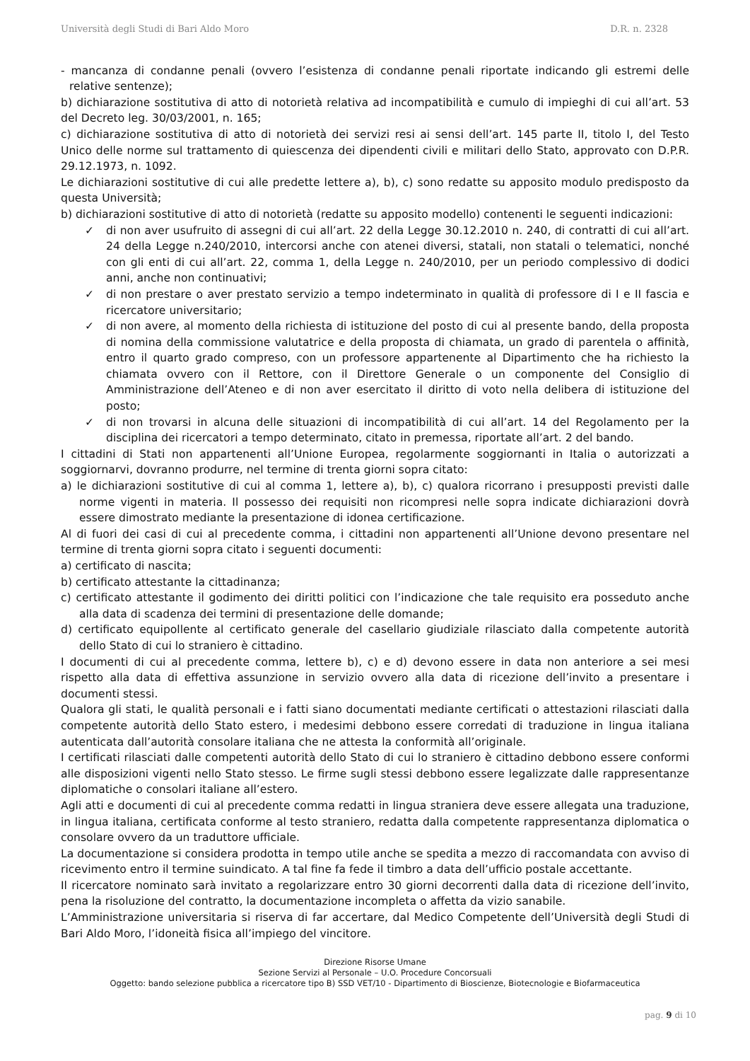Università degli Studi di Bari Aldo Moro D.R. n. 2328
- mancanza di condanne penali (ovvero l’esistenza di condanne penali riportate indicando gli estremi delle relative sentenze);
b) dichiarazione sostitutiva di atto di notorietà relativa ad incompatibilità e cumulo di impieghi di cui all’art. 53 del Decreto leg. 30/03/2001, n. 165;
c) dichiarazione sostitutiva di atto di notorietà dei servizi resi ai sensi dell’art. 145 parte II, titolo I, del Testo Unico delle norme sul trattamento di quiescenza dei dipendenti civili e militari dello Stato, approvato con D.P.R. 29.12.1973, n. 1092.
Le dichiarazioni sostitutive di cui alle predette lettere a), b), c) sono redatte su apposito modulo predisposto da questa Università;
b) dichiarazioni sostitutive di atto di notorietà (redatte su apposito modello) contenenti le seguenti indicazioni:
✓ di non aver usufruito di assegni di cui all’art. 22 della Legge 30.12.2010 n. 240, di contratti di cui all’art. 24 della Legge n.240/2010, intercorsi anche con atenei diversi, statali, non statali o telematici, nonché con gli enti di cui all’art. 22, comma 1, della Legge n. 240/2010, per un periodo complessivo di dodici anni, anche non continuativi;
✓ di non prestare o aver prestato servizio a tempo indeterminato in qualità di professore di I e II fascia e ricercatore universitario;
✓ di non avere, al momento della richiesta di istituzione del posto di cui al presente bando, della proposta di nomina della commissione valutatrice e della proposta di chiamata, un grado di parentela o affinità, entro il quarto grado compreso, con un professore appartenente al Dipartimento che ha richiesto la chiamata ovvero con il Rettore, con il Direttore Generale o un componente del Consiglio di Amministrazione dell’Ateneo e di non aver esercitato il diritto di voto nella delibera di istituzione del posto;
✓ di non trovarsi in alcuna delle situazioni di incompatibilità di cui all’art. 14 del Regolamento per la disciplina dei ricercatori a tempo determinato, citato in premessa, riportate all’art. 2 del bando.
I cittadini di Stati non appartenenti all’Unione Europea, regolarmente soggiornanti in Italia o autorizzati a soggiornarvi, dovranno produrre, nel termine di trenta giorni sopra citato:
a) le dichiarazioni sostitutive di cui al comma 1, lettere a), b), c) qualora ricorrano i presupposti previsti dalle norme vigenti in materia. Il possesso dei requisiti non ricompresi nelle sopra indicate dichiarazioni dovrà essere dimostrato mediante la presentazione di idonea certificazione.
Al di fuori dei casi di cui al precedente comma, i cittadini non appartenenti all’Unione devono presentare nel termine di trenta giorni sopra citato i seguenti documenti:
a) certificato di nascita;
b) certificato attestante la cittadinanza;
c) certificato attestante il godimento dei diritti politici con l’indicazione che tale requisito era posseduto anche alla data di scadenza dei termini di presentazione delle domande;
d) certificato equipollente al certificato generale del casellario giudiziale rilasciato dalla competente autorità dello Stato di cui lo straniero è cittadino.
I documenti di cui al precedente comma, lettere b), c) e d) devono essere in data non anteriore a sei mesi rispetto alla data di effettiva assunzione in servizio ovvero alla data di ricezione dell’invito a presentare i documenti stessi.
Qualora gli stati, le qualità personali e i fatti siano documentati mediante certificati o attestazioni rilasciati dalla competente autorità dello Stato estero, i medesimi debbono essere corredati di traduzione in lingua italiana autenticata dall’autorità consolare italiana che ne attesta la conformità all’originale.
I certificati rilasciati dalle competenti autorità dello Stato di cui lo straniero è cittadino debbono essere conformi alle disposizioni vigenti nello Stato stesso. Le firme sugli stessi debbono essere legalizzate dalle rappresentanze diplomatiche o consolari italiane all’estero.
Agli atti e documenti di cui al precedente comma redatti in lingua straniera deve essere allegata una traduzione, in lingua italiana, certificata conforme al testo straniero, redatta dalla competente rappresentanza diplomatica o consolare ovvero da un traduttore ufficiale.
La documentazione si considera prodotta in tempo utile anche se spedita a mezzo di raccomandata con avviso di ricevimento entro il termine suindicato. A tal fine fa fede il timbro a data dell’ufficio postale accettante.
Il ricercatore nominato sarà invitato a regolarizzare entro 30 giorni decorrenti dalla data di ricezione dell’invito, pena la risoluzione del contratto, la documentazione incompleta o affetta da vizio sanabile.
L’Amministrazione universitaria si riserva di far accertare, dal Medico Competente dell’Università degli Studi di Bari Aldo Moro, l’idoneità fisica all’impiego del vincitore.
Direzione Risorse Umane
Sezione Servizi al Personale – U.O. Procedure Concorsuali
Oggetto: bando selezione pubblica a ricercatore tipo B) SSD VET/10 - Dipartimento di Bioscienze, Biotecnologie e Biofarmaceutica
pag. 9 di 10